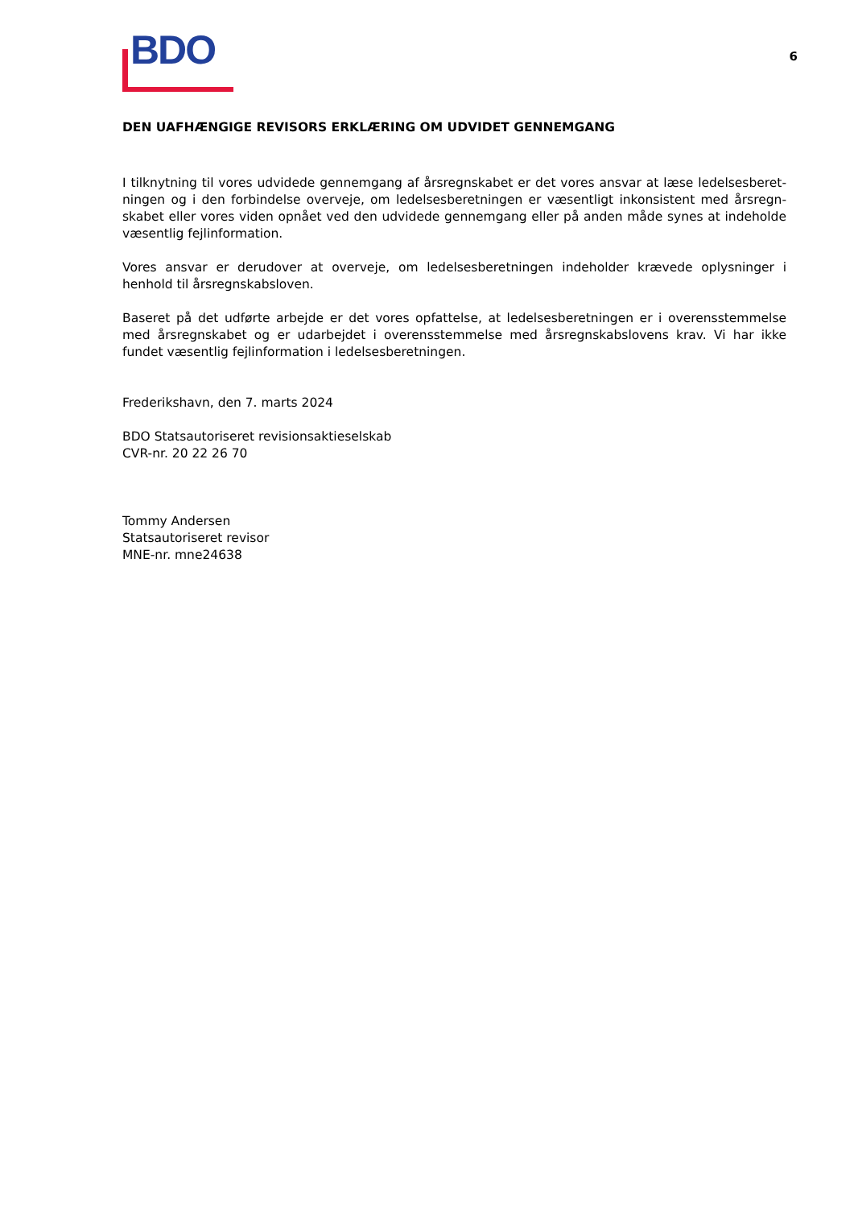BDO
6
DEN UAFHÆNGIGE REVISORS ERKLÆRING OM UDVIDET GENNEMGANG
I tilknytning til vores udvidede gennemgang af årsregnskabet er det vores ansvar at læse ledelsesberet­ningen og i den forbindelse overveje, om ledelsesberetningen er væsentligt inkonsistent med årsregn­skabet eller vores viden opnået ved den udvidede gennemgang eller på anden måde synes at indeholde væsentlig fejlinformation.
Vores ansvar er derudover at overveje, om ledelsesberetningen indeholder krævede oplysninger i henhold til årsregnskabsloven.
Baseret på det udførte arbejde er det vores opfattelse, at ledelsesberetningen er i overensstemmelse med årsregnskabet og er udarbejdet i overensstemmelse med årsregnskabslovens krav. Vi har ikke fundet væsentlig fejlinformation i ledelsesberetningen.
Frederikshavn, den 7. marts 2024
BDO Statsautoriseret revisionsaktieselskab
CVR-nr. 20 22 26 70
Tommy Andersen
Statsautoriseret revisor
MNE-nr. mne24638